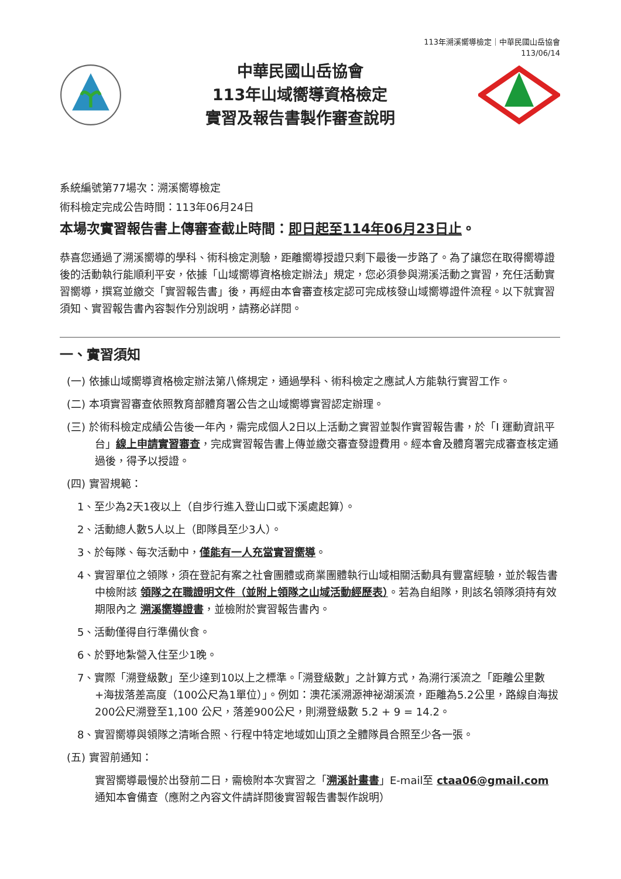113年溯溪嚮導檢定｜中華民國山岳協會
113/06/14
中華民國山岳協會
113年山域嚮導資格檢定
實習及報告書製作審查說明
系統編號第77場次：溯溪嚮導檢定
術科檢定完成公告時間：113年06月24日
本場次實習報告書上傳審查截止時間：即日起至114年06月23日止。
恭喜您通過了溯溪嚮導的學科、術科檢定測驗，距離嚮導授證只剩下最後一步路了。為了讓您在取得嚮導證後的活動執行能順利平安，依據「山域嚮導資格檢定辦法」規定，您必須參與溯溪活動之實習，充任活動實習嚮導，撰寫並繳交「實習報告書」後，再經由本會審查核定認可完成核發山域嚮導證件流程。以下就實習須知、實習報告書內容製作分別說明，請務必詳閱。
一、實習須知
(一) 依據山域嚮導資格檢定辦法第八條規定，通過學科、術科檢定之應試人方能執行實習工作。
(二) 本項實習審查依照教育部體育署公告之山域嚮導實習認定辦理。
(三) 於術科檢定成績公告後一年內，需完成個人2日以上活動之實習並製作實習報告書，於「I 運動資訊平台」線上申請實習審查，完成實習報告書上傳並繳交審查發證費用。經本會及體育署完成審查核定通過後，得予以授證。
(四) 實習規範：
1、至少為2天1夜以上（自步行進入登山口或下溪處起算）。
2、活動總人數5人以上（即隊員至少3人）。
3、於每隊、每次活動中，僅能有一人充當實習嚮導。
4、實習單位之領隊，須在登記有案之社會團體或商業團體執行山域相關活動具有豐富經驗，並於報告書中檢附該 領隊之在職證明文件（並附上領隊之山域活動經歷表）。若為自組隊，則該名領隊須持有效期限內之 溯溪嚮導證書，並檢附於實習報告書內。
5、活動僅得自行準備伙食。
6、於野地紮營入住至少1晚。
7、實際「溯登級數」至少達到10以上之標準。「溯登級數」之計算方式，為溯行溪流之「距離公里數+海拔落差高度（100公尺為1單位）」。例如：澳花溪溯源神祕湖溪流，距離為5.2公里，路線自海拔200公尺溯登至1,100 公尺，落差900公尺，則溯登級數 5.2 + 9 = 14.2。
8、實習嚮導與領隊之清晰合照、行程中特定地域如山頂之全體隊員合照至少各一張。
(五) 實習前通知：
實習嚮導最慢於出發前二日，需檢附本次實習之「溯溪計畫書」E-mail至 ctaa06@gmail.com 通知本會備查（應附之內容文件請詳閱後實習報告書製作說明）